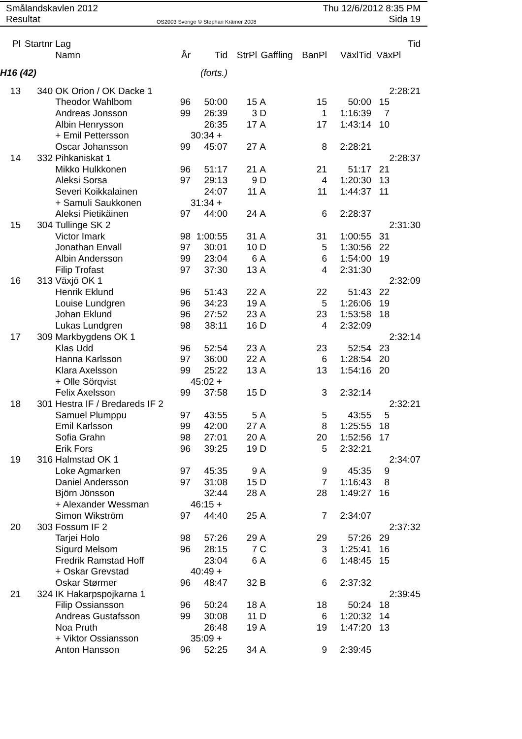Smålandskavlen 2012
Resultat
OS2003 Sverige © Stephan Krämer 2008
Thu 12/6/2012 8:35 PM
Sida 19
| Pl | Startnr | Lag | | | | | | | Tid |
| --- | --- | --- | --- | --- | --- | --- | --- | --- | --- |
| | | Namn | År | Tid | StrPl | Gaffling | BanPl | VäxlTid | VäxPl |
| H16 (42) | | | | (forts.) | | | | | |
| 13 | 340 | OK Orion / OK Dacke 1 | | | | | | | 2:28:21 |
| | | Theodor Wahlbom | 96 | 50:00 | 15 | A | 15 | 50:00 | 15 |
| | | Andreas Jonsson | 99 | 26:39 | 3 | D | 1 | 1:16:39 | 7 |
| | | Albin Henrysson | | 26:35 | 17 | A | 17 | 1:43:14 | 10 |
| | | + Emil Pettersson | | 30:34 + | | | | | |
| | | Oscar Johansson | 99 | 45:07 | 27 | A | 8 | 2:28:21 | |
| 14 | 332 | Pihkaniskat 1 | | | | | | | 2:28:37 |
| | | Mikko Hulkkonen | 96 | 51:17 | 21 | A | 21 | 51:17 | 21 |
| | | Aleksi Sorsa | 97 | 29:13 | 9 | D | 4 | 1:20:30 | 13 |
| | | Severi Koikkalainen | | 24:07 | 11 | A | 11 | 1:44:37 | 11 |
| | | + Samuli Saukkonen | | 31:34 + | | | | | |
| | | Aleksi Pietikäinen | 97 | 44:00 | 24 | A | 6 | 2:28:37 | |
| 15 | 304 | Tullinge SK 2 | | | | | | | 2:31:30 |
| | | Victor Imark | 98 | 1:00:55 | 31 | A | 31 | 1:00:55 | 31 |
| | | Jonathan Envall | 97 | 30:01 | 10 | D | 5 | 1:30:56 | 22 |
| | | Albin Andersson | 99 | 23:04 | 6 | A | 6 | 1:54:00 | 19 |
| | | Filip Trofast | 97 | 37:30 | 13 | A | 4 | 2:31:30 | |
| 16 | 313 | Växjö OK 1 | | | | | | | 2:32:09 |
| | | Henrik Eklund | 96 | 51:43 | 22 | A | 22 | 51:43 | 22 |
| | | Louise Lundgren | 96 | 34:23 | 19 | A | 5 | 1:26:06 | 19 |
| | | Johan Eklund | 96 | 27:52 | 23 | A | 23 | 1:53:58 | 18 |
| | | Lukas Lundgren | 98 | 38:11 | 16 | D | 4 | 2:32:09 | |
| 17 | 309 | Markbygdens OK 1 | | | | | | | 2:32:14 |
| | | Klas Udd | 96 | 52:54 | 23 | A | 23 | 52:54 | 23 |
| | | Hanna Karlsson | 97 | 36:00 | 22 | A | 6 | 1:28:54 | 20 |
| | | Klara Axelsson | 99 | 25:22 | 13 | A | 13 | 1:54:16 | 20 |
| | | + Olle Sörqvist | | 45:02 + | | | | | |
| | | Felix Axelsson | 99 | 37:58 | 15 | D | 3 | 2:32:14 | |
| 18 | 301 | Hestra IF / Bredareds IF 2 | | | | | | | 2:32:21 |
| | | Samuel Plumppu | 97 | 43:55 | 5 | A | 5 | 43:55 | 5 |
| | | Emil Karlsson | 99 | 42:00 | 27 | A | 8 | 1:25:55 | 18 |
| | | Sofia Grahn | 98 | 27:01 | 20 | A | 20 | 1:52:56 | 17 |
| | | Erik Fors | 96 | 39:25 | 19 | D | 5 | 2:32:21 | |
| 19 | 316 | Halmstad OK 1 | | | | | | | 2:34:07 |
| | | Loke Agmarken | 97 | 45:35 | 9 | A | 9 | 45:35 | 9 |
| | | Daniel Andersson | 97 | 31:08 | 15 | D | 7 | 1:16:43 | 8 |
| | | Björn Jönsson | | 32:44 | 28 | A | 28 | 1:49:27 | 16 |
| | | + Alexander Wessman | | 46:15 + | | | | | |
| | | Simon Wikström | 97 | 44:40 | 25 | A | 7 | 2:34:07 | |
| 20 | 303 | Fossum IF 2 | | | | | | | 2:37:32 |
| | | Tarjei Holo | 98 | 57:26 | 29 | A | 29 | 57:26 | 29 |
| | | Sigurd Melsom | 96 | 28:15 | 7 | C | 3 | 1:25:41 | 16 |
| | | Fredrik Ramstad Hoff | | 23:04 | 6 | A | 6 | 1:48:45 | 15 |
| | | + Oskar Grevstad | | 40:49 + | | | | | |
| | | Oskar Størmer | 96 | 48:47 | 32 | B | 6 | 2:37:32 | |
| 21 | 324 | IK Hakarpspojkarna 1 | | | | | | | 2:39:45 |
| | | Filip Ossiansson | 96 | 50:24 | 18 | A | 18 | 50:24 | 18 |
| | | Andreas Gustafsson | 99 | 30:08 | 11 | D | 6 | 1:20:32 | 14 |
| | | Noa Pruth | | 26:48 | 19 | A | 19 | 1:47:20 | 13 |
| | | + Viktor Ossiansson | | 35:09 + | | | | | |
| | | Anton Hansson | 96 | 52:25 | 34 | A | 9 | 2:39:45 | |